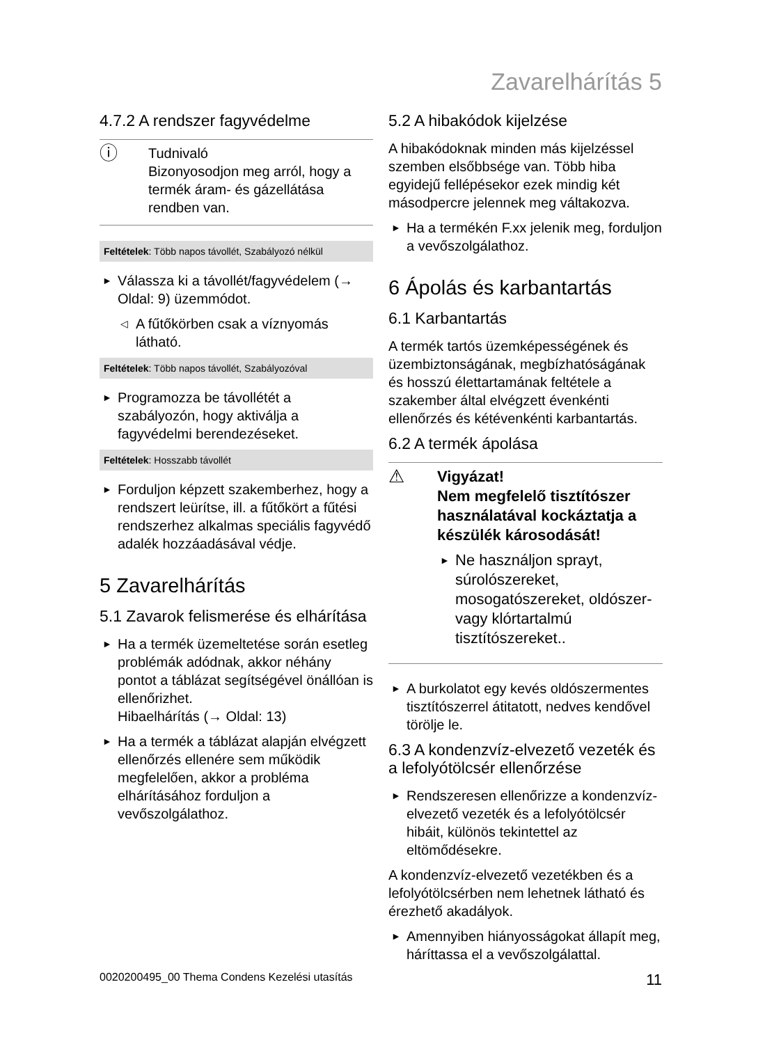Zavarelhárítás 5
4.7.2 A rendszer fagyvédelme
ⓘ
Tudnivaló
Bizonyosodjon meg arról, hogy a termék áram- és gázellátása rendben van.
Feltételek: Több napos távollét, Szabályozó nélkül
► Válassza ki a távollét/fagyvédelem (→ Oldal: 9) üzemmódot.
◁ A fűtőkörben csak a víznyomás látható.
Feltételek: Több napos távollét, Szabályozóval
► Programozza be távollétét a szabályozón, hogy aktiválja a fagyvédelmi berendezéseket.
Feltételek: Hosszabb távollét
► Forduljon képzett szakemberhez, hogy a rendszert leürítse, ill. a fűtőkört a fűtési rendszerhez alkalmas speciális fagyvédő adalék hozzáadásával védje.
5 Zavarelhárítás
5.1 Zavarok felismerése és elhárítása
► Ha a termék üzemeltetése során esetleg problémák adódnak, akkor néhány pontot a táblázat segítségével önállóan is ellenőrizhet.
Hibaelhárítás (→ Oldal: 13)
► Ha a termék a táblázat alapján elvégzett ellenőrzés ellenére sem működik megfelelően, akkor a probléma elhárításához forduljon a vevőszolgálathoz.
5.2 A hibakódok kijelzése
A hibakódoknak minden más kijelzéssel szemben elsőbbsége van. Több hiba egyidejű fellépésekor ezek mindig két másodpercre jelennek meg váltakozva.
► Ha a termékén F.xx jelenik meg, forduljon a vevőszolgálathoz.
6 Ápolás és karbantartás
6.1 Karbantartás
A termék tartós üzemképességének és üzembiztonságának, megbízhatóságának és hosszú élettartamának feltétele a szakember által elvégzett évenkénti ellenőrzés és kétévenkénti karbantartás.
6.2 A termék ápolása
⚠
Vigyázat!
Nem megfelelő tisztítószer használatával kockáztatja a készülék károsodását!
► Ne használjon sprayt, súrolószereket, mosogatószereket, oldószer- vagy klórtartalmú tisztítószereket..
► A burkolatot egy kevés oldószermentes tisztítószerrel átitatott, nedves kendővel törölje le.
6.3 A kondenzvíz-elvezető vezeték és a lefolyótölcsér ellenőrzése
► Rendszeresen ellenőrizze a kondenzvíz-elvezető vezeték és a lefolyótölcsér hibáit, különös tekintettel az eltömődésekre.
A kondenzvíz-elvezető vezetékben és a lefolyótölcsérben nem lehetnek látható és érezhető akadályok.
► Amennyiben hiányosságokat állapít meg, háríttassa el a vevőszolgálattal.
0020200495_00 Thema Condens Kezelési utasítás 11